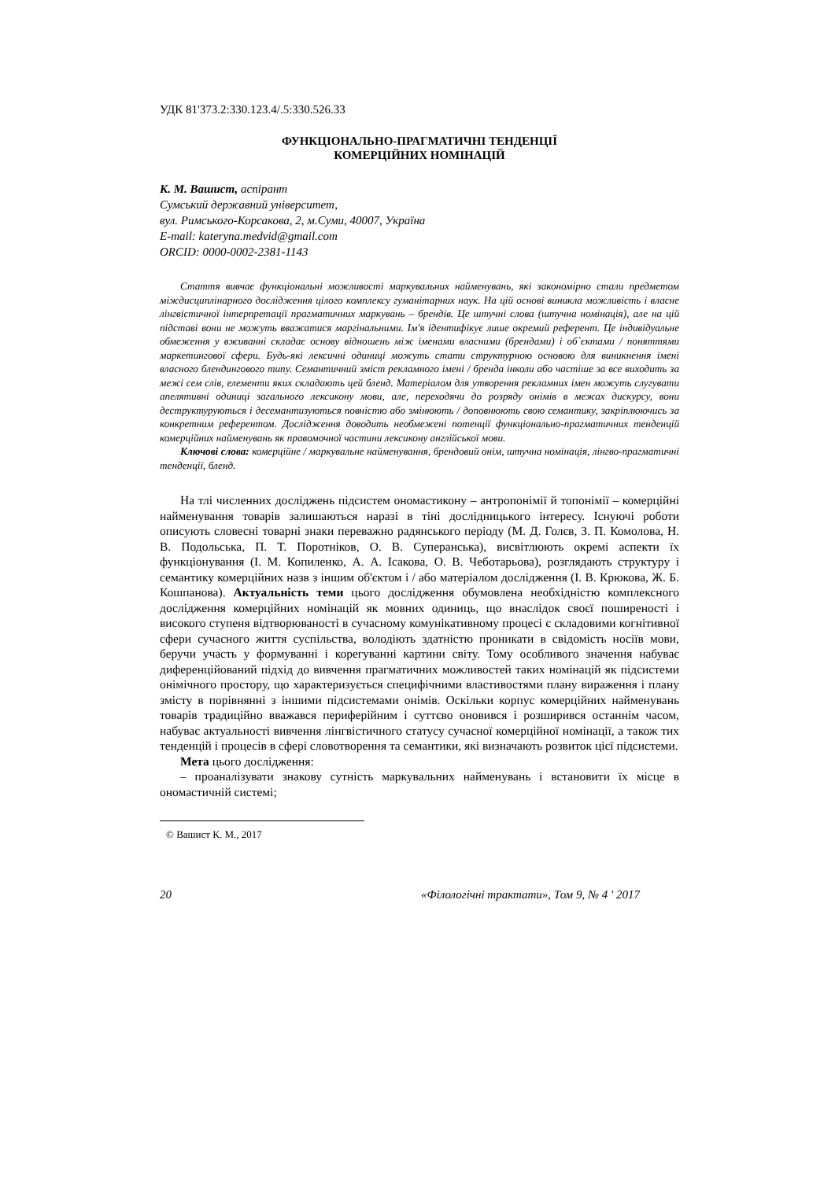УДК 81'373.2:330.123.4/.5:330.526.33
ФУНКЦІОНАЛЬНО-ПРАГМАТИЧНІ ТЕНДЕНЦІЇ
КОМЕРЦІЙНИХ НОМІНАЦІЙ
К. М. Вашист, аспірант
Сумський державний університет,
вул. Римського-Корсакова, 2, м.Суми, 40007, Україна
E-mail: katerynа.medvid@gmail.com
ORCID: 0000-0002-2381-1143
Стаття вивчає функціональні можливості маркувальних найменувань, які закономірно стали предметом міждисциплінарного дослідження цілого комплексу гуманітарних наук. На цій основі виникла можливість і власне лінгвістичної інтерпретації прагматичних маркувань – брендів. Це штучні слова (штучна номінація), але на цій підставі вони не можуть вважатися маргінальними. Ім'я ідентифікує лише окремий референт. Це індивідуальне обмеження у вживанні складає основу відношень між іменами власними (брендами) і об`єктами / поняттями маркетингової сфери. Будь-які лексичні одиниці можуть стати структурною основою для виникнення імені власного блендингового типу. Семантичний зміст рекламного імені / бренда інколи або частіше за все виходить за межі сем слів, елементи яких складають цей бленд. Матеріалом для утворення рекламних імен можуть слугувати апелятивні одиниці загального лексикону мови, але, переходячи до розряду онімів в межах дискурсу, вони деструктуруються і десемантизуються повністю або змінюють / доповнюють свою семантику, закріплюючись за конкретним референтом. Дослідження доводить необмежені потенції функціонально-прагматичних тенденцій комерційних найменувань як правомочної частини лексикону англійської мови.
Ключові слова: комерційне / маркувальне найменування, брендовий онім, штучна номінація, лінгво-прагматичні тенденції, бленд.
На тлі численних досліджень підсистем ономастикону – антропонімії й топонімії – комерційні найменування товарів залишаються наразі в тіні дослідницького інтересу. Існуючі роботи описують словесні товарні знаки переважно радянського періоду (М. Д. Голєв, З. П. Комолова, Н. В. Подольська, П. Т. Поротніков, О. В. Суперанська), висвітлюють окремі аспекти їх функціонування (І. М. Копиленко, А. А. Ісакова, О. В. Чеботарьова), розглядають структуру і семантику комерційних назв з іншим об'єктом і / або матеріалом дослідження (І. В. Крюкова, Ж. Б. Кошпанова). Актуальність теми цього дослідження обумовлена необхідністю комплексного дослідження комерційних номінацій як мовних одиниць, що внаслідок своєї поширеності і високого ступеня відтворюваності в сучасному комунікативному процесі є складовими когнітивної сфери сучасного життя суспільства, володіють здатністю проникати в свідомість носіїв мови, беручи участь у формуванні і корегуванні картини світу. Тому особливого значення набуває диференційований підхід до вивчення прагматичних можливостей таких номінацій як підсистеми онімічного простору, що характеризується специфічними властивостями плану вираження і плану змісту в порівнянні з іншими підсистемами онімів. Оскільки корпус комерційних найменувань товарів традиційно вважався периферійним і суттєво оновився і розширився останнім часом, набуває актуальності вивчення лінгвістичного статусу сучасної комерційної номінації, а також тих тенденцій і процесів в сфері словотворення та семантики, які визначають розвиток цієї підсистеми.
Мета цього дослідження:
– проаналізувати знакову сутність маркувальних найменувань і встановити їх місце в ономастичній системі;
© Вашист К. М., 2017
20 «Філологічні трактати», Том 9, № 4 ' 2017